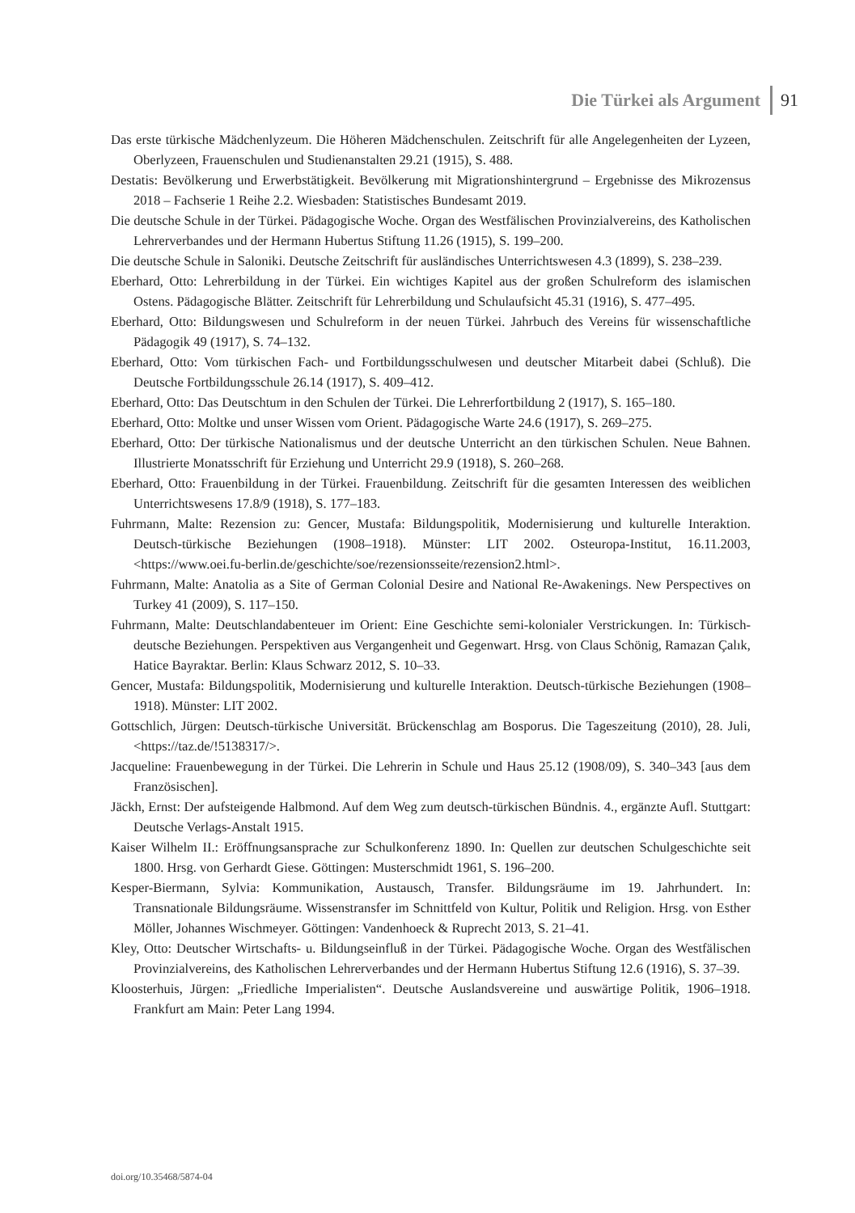Die Türkei als Argument 91
Das erste türkische Mädchenlyzeum. Die Höheren Mädchenschulen. Zeitschrift für alle Angelegenheiten der Lyzeen, Oberlyzeen, Frauenschulen und Studienanstalten 29.21 (1915), S. 488.
Destatis: Bevölkerung und Erwerbstätigkeit. Bevölkerung mit Migrationshintergrund – Ergebnisse des Mikrozensus 2018 – Fachserie 1 Reihe 2.2. Wiesbaden: Statistisches Bundesamt 2019.
Die deutsche Schule in der Türkei. Pädagogische Woche. Organ des Westfälischen Provinzialvereins, des Katholischen Lehrerverbandes und der Hermann Hubertus Stiftung 11.26 (1915), S. 199–200.
Die deutsche Schule in Saloniki. Deutsche Zeitschrift für ausländisches Unterrichtswesen 4.3 (1899), S. 238–239.
Eberhard, Otto: Lehrerbildung in der Türkei. Ein wichtiges Kapitel aus der großen Schulreform des islamischen Ostens. Pädagogische Blätter. Zeitschrift für Lehrerbildung und Schulaufsicht 45.31 (1916), S. 477–495.
Eberhard, Otto: Bildungswesen und Schulreform in der neuen Türkei. Jahrbuch des Vereins für wissenschaftliche Pädagogik 49 (1917), S. 74–132.
Eberhard, Otto: Vom türkischen Fach- und Fortbildungsschulwesen und deutscher Mitarbeit dabei (Schluß). Die Deutsche Fortbildungsschule 26.14 (1917), S. 409–412.
Eberhard, Otto: Das Deutschtum in den Schulen der Türkei. Die Lehrerfortbildung 2 (1917), S. 165–180.
Eberhard, Otto: Moltke und unser Wissen vom Orient. Pädagogische Warte 24.6 (1917), S. 269–275.
Eberhard, Otto: Der türkische Nationalismus und der deutsche Unterricht an den türkischen Schulen. Neue Bahnen. Illustrierte Monatsschrift für Erziehung und Unterricht 29.9 (1918), S. 260–268.
Eberhard, Otto: Frauenbildung in der Türkei. Frauenbildung. Zeitschrift für die gesamten Interessen des weiblichen Unterrichtswesens 17.8/9 (1918), S. 177–183.
Fuhrmann, Malte: Rezension zu: Gencer, Mustafa: Bildungspolitik, Modernisierung und kulturelle Interaktion. Deutsch-türkische Beziehungen (1908–1918). Münster: LIT 2002. Osteuropa-Institut, 16.11.2003, <https://www.oei.fu-berlin.de/geschichte/soe/rezensionsseite/rezension2.html>.
Fuhrmann, Malte: Anatolia as a Site of German Colonial Desire and National Re-Awakenings. New Perspectives on Turkey 41 (2009), S. 117–150.
Fuhrmann, Malte: Deutschlandabenteuer im Orient: Eine Geschichte semi-kolonialer Verstrickungen. In: Türkisch-deutsche Beziehungen. Perspektiven aus Vergangenheit und Gegenwart. Hrsg. von Claus Schönig, Ramazan Çalık, Hatice Bayraktar. Berlin: Klaus Schwarz 2012, S. 10–33.
Gencer, Mustafa: Bildungspolitik, Modernisierung und kulturelle Interaktion. Deutsch-türkische Beziehungen (1908–1918). Münster: LIT 2002.
Gottschlich, Jürgen: Deutsch-türkische Universität. Brückenschlag am Bosporus. Die Tageszeitung (2010), 28. Juli, <https://taz.de/!5138317/>.
Jacqueline: Frauenbewegung in der Türkei. Die Lehrerin in Schule und Haus 25.12 (1908/09), S. 340–343 [aus dem Französischen].
Jäckh, Ernst: Der aufsteigende Halbmond. Auf dem Weg zum deutsch-türkischen Bündnis. 4., ergänzte Aufl. Stuttgart: Deutsche Verlags-Anstalt 1915.
Kaiser Wilhelm II.: Eröffnungsansprache zur Schulkonferenz 1890. In: Quellen zur deutschen Schulgeschichte seit 1800. Hrsg. von Gerhardt Giese. Göttingen: Musterschmidt 1961, S. 196–200.
Kesper-Biermann, Sylvia: Kommunikation, Austausch, Transfer. Bildungsräume im 19. Jahrhundert. In: Transnationale Bildungsräume. Wissenstransfer im Schnittfeld von Kultur, Politik und Religion. Hrsg. von Esther Möller, Johannes Wischmeyer. Göttingen: Vandenhoeck & Ruprecht 2013, S. 21–41.
Kley, Otto: Deutscher Wirtschafts- u. Bildungseinfluß in der Türkei. Pädagogische Woche. Organ des Westfälischen Provinzialvereins, des Katholischen Lehrerverbandes und der Hermann Hubertus Stiftung 12.6 (1916), S. 37–39.
Kloosterhuis, Jürgen: „Friedliche Imperialisten“. Deutsche Auslandsvereine und auswärtige Politik, 1906–1918. Frankfurt am Main: Peter Lang 1994.
doi.org/10.35468/5874-04